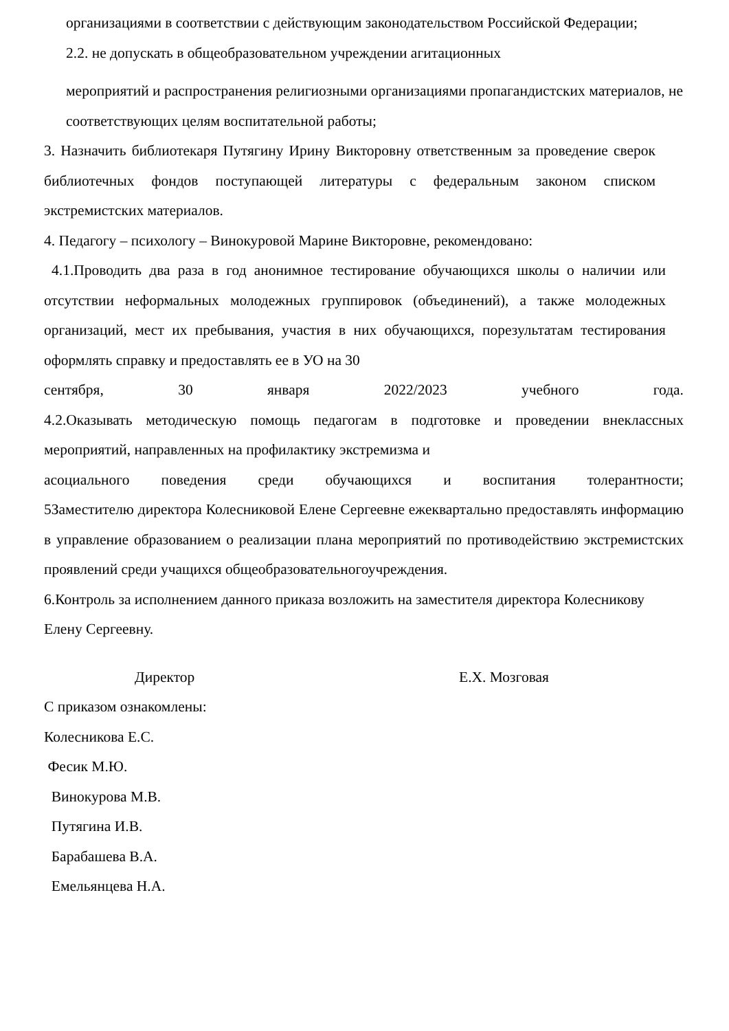организациями в соответствии с действующим законодательством Российской Федерации;
2.2. не допускать в общеобразовательном учреждении агитационных
мероприятий и распространения религиозными организациями пропагандистских материалов, не соответствующих целям воспитательной работы;
3. Назначить библиотекаря Путягину Ирину Викторовну ответственным за проведение сверок библиотечных фондов поступающей литературы с федеральным законом списком экстремистских материалов.
4. Педагогу – психологу – Винокуровой Марине Викторовне, рекомендовано:
4.1.Проводить два раза в год анонимное тестирование обучающихся школы о наличии или отсутствии неформальных молодежных группировок (объединений), а также молодежных организаций, мест их пребывания, участия в них обучающихся, порезультатам тестирования оформлять справку и предоставлять ее в УО на 30
сентября, 30 января 2022/2023 учебного года.
4.2.Оказывать методическую помощь педагогам в подготовке и проведении внеклассных мероприятий, направленных на профилактику экстремизма и
асоциального поведения среди обучающихся и воспитания толерантности;
5Заместителю директора Колесниковой Елене Сергеевне ежеквартально предоставлять информацию в управление образованием о реализации плана мероприятий по противодействию экстремистских проявлений среди учащихся общеобразовательногоучреждения.
6.Контроль за исполнением данного приказа возложить на заместителя директора Колесникову Елену Сергеевну.
Директор Е.Х. Мозговая
С приказом ознакомлены:
Колесникова Е.С.
Фесик М.Ю.
Винокурова М.В.
Путягина И.В.
Барабашева В.А.
Емельянцева Н.А.